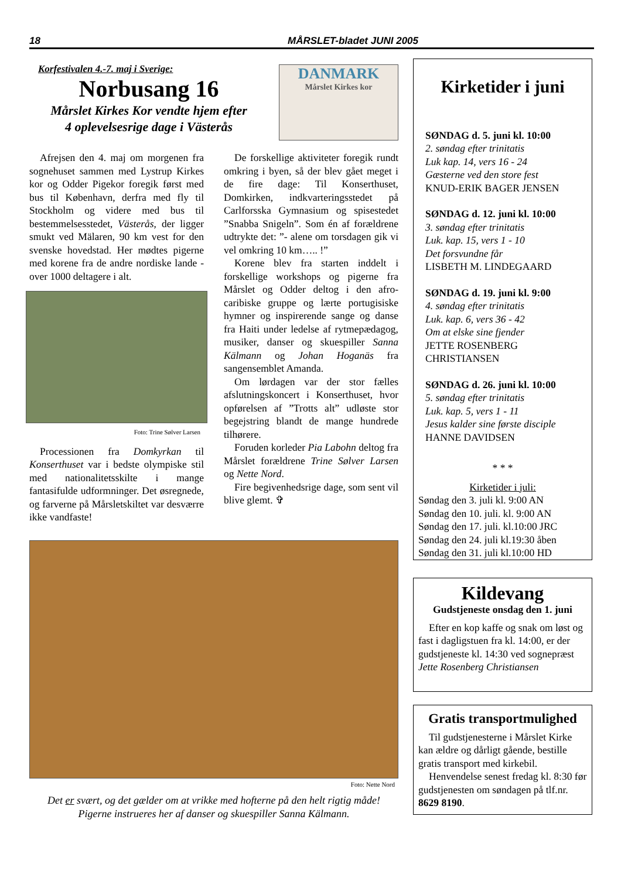18 MÅRSLET-bladet JUNI 2005
Korfestivalen 4.-7. maj i Sverige:
Norbusang 16
Mårslet Kirkes Kor vendte hjem efter
4 oplevelsesrige dage i Västerås
DANMARK
Mårslet Kirkes kor
Afrejsen den 4. maj om morgenen fra sognehuset sammen med Lystrup Kirkes kor og Odder Pigekor foregik først med bus til København, derfra med fly til Stockholm og videre med bus til bestemmelsesstedet, Västerås, der ligger smukt ved Mälaren, 90 km vest for den svenske hovedstad. Her mødtes pigerne med korene fra de andre nordiske lande - over 1000 deltagere i alt.
Foto: Trine Sølver Larsen
Processionen fra Domkyrkan til Konserthuset var i bedste olympiske stil med nationalitetsskilte i mange fantasifulde udformninger. Det øsregnede, og farverne på Mårsletskiltet var desværre ikke vandfaste!
De forskellige aktiviteter foregik rundt omkring i byen, så der blev gået meget i de fire dage: Til Konserthuset, Domkirken, indkvarteringsstedet på Carlforsska Gymnasium og spisestedet ”Snabba Snigeln”. Som én af forældrene udtrykte det: ”- alene om torsdagen gik vi vel omkring 10 km….. !”
Korene blev fra starten inddelt i forskellige workshops og pigerne fra Mårslet og Odder deltog i den afro-caribiske gruppe og lærte portugisiske hymner og inspirerende sange og danse fra Haiti under ledelse af rytmepædagog, musiker, danser og skuespiller Sanna Kälmann og Johan Hoganäs fra sangensemblet Amanda.
Om lørdagen var der stor fælles afslutningskoncert i Konserthuset, hvor opførelsen af ”Trotts alt” udløste stor begejstring blandt de mange hundrede tilhørere.
Foruden korleder Pia Labohn deltog fra Mårslet forældrene Trine Sølver Larsen og Nette Nord.
Fire begivenhedsrige dage, som sent vil blive glemt. ✞
Foto: Nette Nord
Det er svært, og det gælder om at vrikke med hofterne på den helt rigtig måde!
Pigerne instrueres her af danser og skuespiller Sanna Kälmann.
Kirketider i juni
SØNDAG d. 5. juni kl. 10:00
2. søndag efter trinitatis
Luk kap. 14, vers 16 - 24
Gæsterne ved den store fest
KNUD-ERIK BAGER JENSEN
SØNDAG d. 12. juni kl. 10:00
3. søndag efter trinitatis
Luk. kap. 15, vers 1 - 10
Det forsvundne får
LISBETH M. LINDEGAARD
SØNDAG d. 19. juni kl. 9:00
4. søndag efter trinitatis
Luk. kap. 6, vers 36 - 42
Om at elske sine fjender
JETTE ROSENBERG CHRISTIANSEN
SØNDAG d. 26. juni kl. 10:00
5. søndag efter trinitatis
Luk. kap. 5, vers 1 - 11
Jesus kalder sine første disciple
HANNE DAVIDSEN
* * *
Kirketider i juli:
Søndag den 3. juli kl. 9:00 AN
Søndag den 10. juli. kl. 9:00 AN
Søndag den 17. juli. kl.10:00 JRC
Søndag den 24. juli kl.19:30 åben
Søndag den 31. juli kl.10:00 HD
Kildevang
Gudstjeneste onsdag den 1. juni
Efter en kop kaffe og snak om løst og fast i dagligstuen fra kl. 14:00, er der gudstjeneste kl. 14:30 ved sognepræst Jette Rosenberg Christiansen
Gratis transportmulighed
Til gudstjenesterne i Mårslet Kirke kan ældre og dårligt gående, bestille gratis transport med kirkebil.
Henvendelse senest fredag kl. 8:30 før gudstjenesten om søndagen på tlf.nr. 8629 8190.